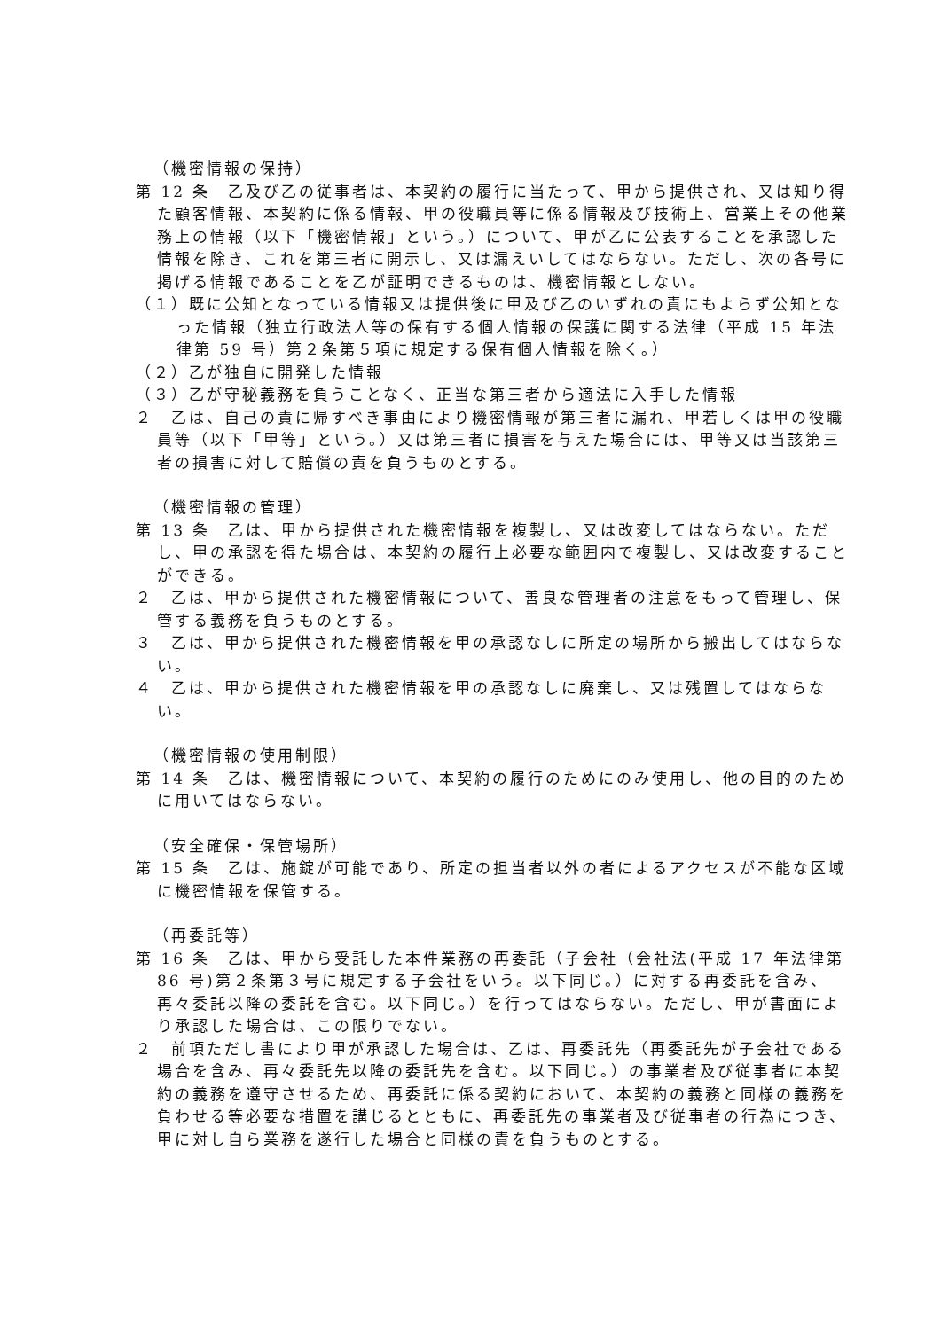（機密情報の保持）
第 12 条　乙及び乙の従事者は、本契約の履行に当たって、甲から提供され、又は知り得た顧客情報、本契約に係る情報、甲の役職員等に係る情報及び技術上、営業上その他業務上の情報（以下「機密情報」という。）について、甲が乙に公表することを承認した情報を除き、これを第三者に開示し、又は漏えいしてはならない。ただし、次の各号に掲げる情報であることを乙が証明できるものは、機密情報としない。
（１）既に公知となっている情報又は提供後に甲及び乙のいずれの責にもよらず公知となった情報（独立行政法人等の保有する個人情報の保護に関する法律（平成 15 年法律第 59 号）第２条第５項に規定する保有個人情報を除く。）
（２）乙が独自に開発した情報
（３）乙が守秘義務を負うことなく、正当な第三者から適法に入手した情報
２　乙は、自己の責に帰すべき事由により機密情報が第三者に漏れ、甲若しくは甲の役職員等（以下「甲等」という。）又は第三者に損害を与えた場合には、甲等又は当該第三者の損害に対して賠償の責を負うものとする。
（機密情報の管理）
第 13 条　乙は、甲から提供された機密情報を複製し、又は改変してはならない。ただし、甲の承認を得た場合は、本契約の履行上必要な範囲内で複製し、又は改変することができる。
２　乙は、甲から提供された機密情報について、善良な管理者の注意をもって管理し、保管する義務を負うものとする。
３　乙は、甲から提供された機密情報を甲の承認なしに所定の場所から搬出してはならない。
４　乙は、甲から提供された機密情報を甲の承認なしに廃棄し、又は残置してはならない。
（機密情報の使用制限）
第 14 条　乙は、機密情報について、本契約の履行のためにのみ使用し、他の目的のために用いてはならない。
（安全確保・保管場所）
第 15 条　乙は、施錠が可能であり、所定の担当者以外の者によるアクセスが不能な区域に機密情報を保管する。
（再委託等）
第 16 条　乙は、甲から受託した本件業務の再委託（子会社（会社法(平成 17 年法律第 86 号)第２条第３号に規定する子会社をいう。以下同じ。）に対する再委託を含み、再々委託以降の委託を含む。以下同じ。）を行ってはならない。ただし、甲が書面により承認した場合は、この限りでない。
２　前項ただし書により甲が承認した場合は、乙は、再委託先（再委託先が子会社である場合を含み、再々委託先以降の委託先を含む。以下同じ。）の事業者及び従事者に本契約の義務を遵守させるため、再委託に係る契約において、本契約の義務と同様の義務を負わせる等必要な措置を講じるとともに、再委託先の事業者及び従事者の行為につき、甲に対し自ら業務を遂行した場合と同様の責を負うものとする。